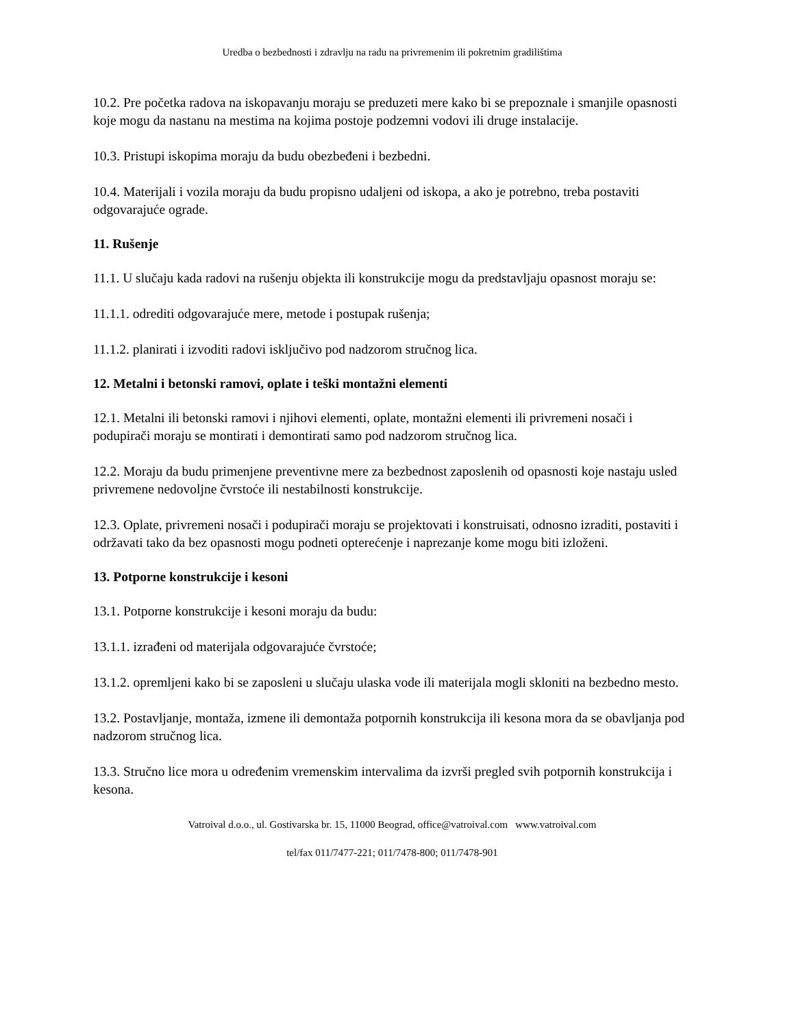Uredba o bezbednosti i zdravlju na radu na privremenim ili pokretnim gradilištima
10.2. Pre početka radova na iskopavanju moraju se preduzeti mere kako bi se prepoznale i smanjile opasnosti koje mogu da nastanu na mestima na kojima postoje podzemni vodovi ili druge instalacije.
10.3. Pristupi iskopima moraju da budu obezbeđeni i bezbedni.
10.4. Materijali i vozila moraju da budu propisno udaljeni od iskopa, a ako je potrebno, treba postaviti odgovarajuće ograde.
11. Rušenje
11.1. U slučaju kada radovi na rušenju objekta ili konstrukcije mogu da predstavljaju opasnost moraju se:
11.1.1. odrediti odgovarajuće mere, metode i postupak rušenja;
11.1.2. planirati i izvoditi radovi isključivo pod nadzorom stručnog lica.
12. Metalni i betonski ramovi, oplate i teški montažni elementi
12.1. Metalni ili betonski ramovi i njihovi elementi, oplate, montažni elementi ili privremeni nosači i podupirači moraju se montirati i demontirati samo pod nadzorom stručnog lica.
12.2. Moraju da budu primenjene preventivne mere za bezbednost zaposlenih od opasnosti koje nastaju usled privremene nedovoljne čvrstoće ili nestabilnosti konstrukcije.
12.3. Oplate, privremeni nosači i podupirači moraju se projektovati i konstruisati, odnosno izraditi, postaviti i održavati tako da bez opasnosti mogu podneti opterećenje i naprezanje kome mogu biti izloženi.
13. Potporne konstrukcije i kesoni
13.1. Potporne konstrukcije i kesoni moraju da budu:
13.1.1. izrađeni od materijala odgovarajuće čvrstoće;
13.1.2. opremljeni kako bi se zaposleni u slučaju ulaska vode ili materijala mogli skloniti na bezbedno mesto.
13.2. Postavljanje, montaža, izmene ili demontaža potpornih konstrukcija ili kesona mora da se obavljanja pod nadzorom stručnog lica.
13.3. Stručno lice mora u određenim vremenskim intervalima da izvrši pregled svih potpornih konstrukcija i kesona.
Vatroival d.o.o., ul. Gostivarska br. 15, 11000 Beograd, office@vatroival.com www.vatroival.com
tel/fax 011/7477-221; 011/7478-800; 011/7478-901